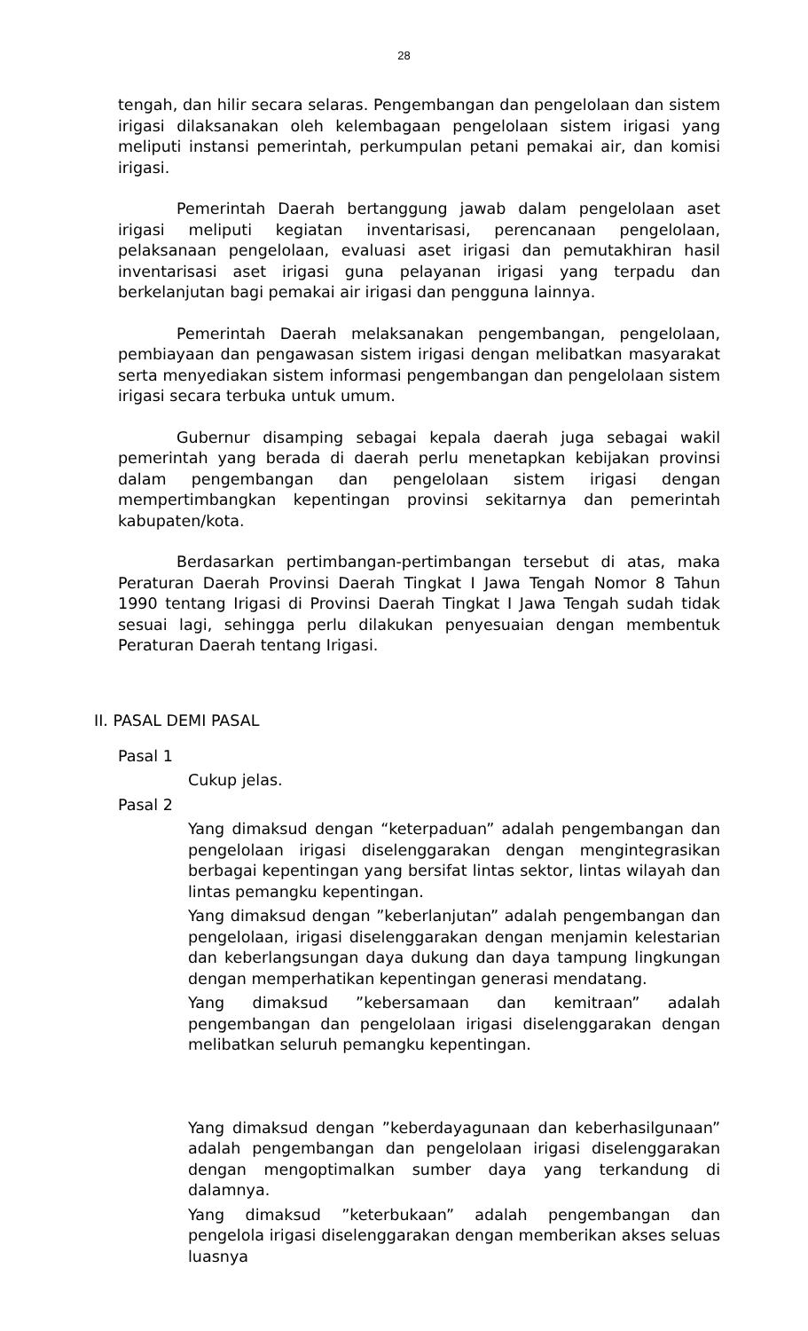28
tengah, dan hilir secara selaras. Pengembangan dan pengelolaan dan sistem irigasi dilaksanakan oleh kelembagaan pengelolaan sistem irigasi yang meliputi instansi pemerintah, perkumpulan petani pemakai air, dan komisi irigasi.
Pemerintah Daerah bertanggung jawab dalam pengelolaan aset irigasi meliputi kegiatan inventarisasi, perencanaan pengelolaan, pelaksanaan pengelolaan, evaluasi aset irigasi dan pemutakhiran hasil inventarisasi aset irigasi guna pelayanan irigasi yang terpadu dan berkelanjutan bagi pemakai air irigasi dan pengguna lainnya.
Pemerintah Daerah melaksanakan pengembangan, pengelolaan, pembiayaan dan pengawasan sistem irigasi dengan melibatkan masyarakat serta menyediakan sistem informasi pengembangan dan pengelolaan sistem irigasi secara terbuka untuk umum.
Gubernur disamping sebagai kepala daerah juga sebagai wakil pemerintah yang berada di daerah perlu menetapkan kebijakan provinsi dalam pengembangan dan pengelolaan sistem irigasi dengan mempertimbangkan kepentingan provinsi sekitarnya dan pemerintah kabupaten/kota.
Berdasarkan pertimbangan-pertimbangan tersebut di atas, maka Peraturan Daerah Provinsi Daerah Tingkat I Jawa Tengah Nomor 8 Tahun 1990 tentang Irigasi di Provinsi Daerah Tingkat I Jawa Tengah sudah tidak sesuai lagi, sehingga perlu dilakukan penyesuaian dengan membentuk Peraturan Daerah tentang Irigasi.
II. PASAL DEMI PASAL
Pasal 1
Cukup jelas.
Pasal 2
Yang dimaksud dengan “keterpaduan” adalah pengembangan dan pengelolaan irigasi diselenggarakan dengan mengintegrasikan berbagai kepentingan yang bersifat lintas sektor, lintas wilayah dan lintas pemangku kepentingan.
Yang dimaksud dengan ”keberlanjutan” adalah pengembangan dan pengelolaan, irigasi diselenggarakan dengan menjamin kelestarian dan keberlangsungan daya dukung dan daya tampung lingkungan dengan memperhatikan kepentingan generasi mendatang.
Yang dimaksud ”kebersamaan dan kemitraan” adalah pengembangan dan pengelolaan irigasi diselenggarakan dengan melibatkan seluruh pemangku kepentingan.
Yang dimaksud dengan ”keberdayagunaan dan keberhasilgunaan” adalah pengembangan dan pengelolaan irigasi diselenggarakan dengan mengoptimalkan sumber daya yang terkandung di dalamnya.
Yang dimaksud ”keterbukaan” adalah pengembangan dan pengelola irigasi diselenggarakan dengan memberikan akses seluas luasnya